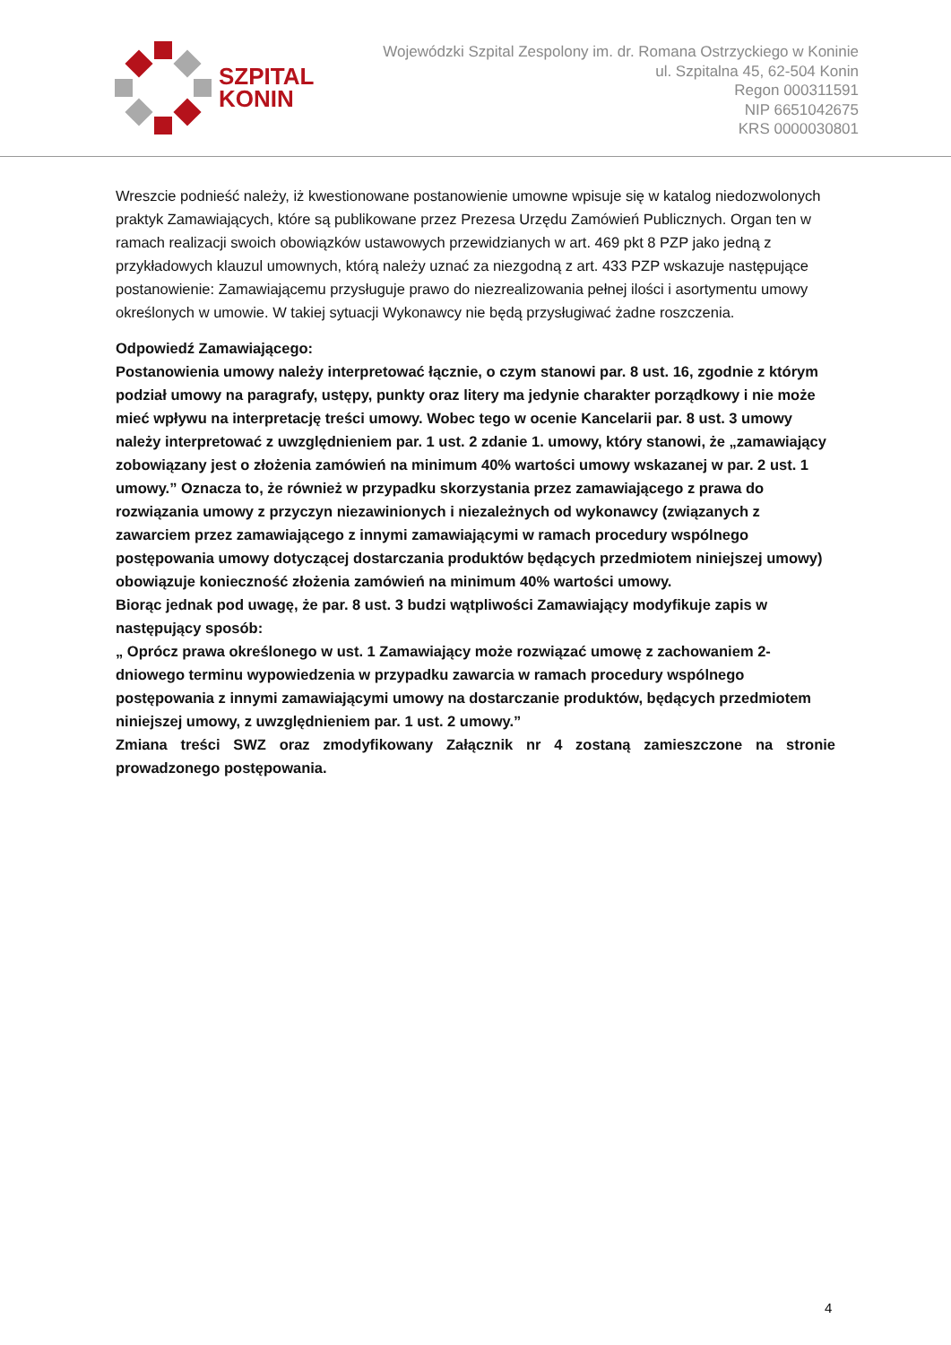SZPITAL
KONIN
Wojewódzki Szpital Zespolony im. dr. Romana Ostrzyckiego w Koninie
ul. Szpitalna 45, 62-504 Konin
Regon 000311591
NIP 6651042675
KRS 0000030801
Wreszcie podnieść należy, iż kwestionowane postanowienie umowne wpisuje się w katalog niedozwolonych praktyk Zamawiających, które są publikowane przez Prezesa Urzędu Zamówień Publicznych. Organ ten w ramach realizacji swoich obowiązków ustawowych przewidzianych w art. 469 pkt 8 PZP jako jedną z przykładowych klauzul umownych, którą należy uznać za niezgodną z art. 433 PZP wskazuje następujące postanowienie: Zamawiającemu przysługuje prawo do niezrealizowania pełnej ilości i asortymentu umowy określonych w umowie. W takiej sytuacji Wykonawcy nie będą przysługiwać żadne roszczenia.
Odpowiedź Zamawiającego:
Postanowienia umowy należy interpretować łącznie, o czym stanowi par. 8 ust. 16, zgodnie z którym podział umowy na paragrafy, ustępy, punkty oraz litery ma jedynie charakter porządkowy i nie może mieć wpływu na interpretację treści umowy. Wobec tego w ocenie Kancelarii par. 8 ust. 3 umowy należy interpretować z uwzględnieniem par. 1 ust. 2 zdanie 1. umowy, który stanowi, że „zamawiający zobowiązany jest o złożenia zamówień na minimum 40% wartości umowy wskazanej w par. 2 ust. 1 umowy.” Oznacza to, że również w przypadku skorzystania przez zamawiającego z prawa do rozwiązania umowy z przyczyn niezawinionych i niezależnych od wykonawcy (związanych z zawarciem przez zamawiającego z innymi zamawiającymi w ramach procedury wspólnego postępowania umowy dotyczącej dostarczania produktów będących przedmiotem niniejszej umowy) obowiązuje konieczność złożenia zamówień na minimum 40% wartości umowy.
Biorąc jednak pod uwagę, że par. 8 ust. 3 budzi wątpliwości Zamawiający modyfikuje zapis w następujący sposób:
„ Oprócz prawa określonego w ust. 1 Zamawiający może rozwiązać umowę z zachowaniem 2-dniowego terminu wypowiedzenia w przypadku zawarcia w ramach procedury wspólnego postępowania z innymi zamawiającymi umowy na dostarczanie produktów, będących przedmiotem niniejszej umowy, z uwzględnieniem par. 1 ust. 2 umowy.”
Zmiana treści SWZ oraz zmodyfikowany Załącznik nr 4 zostaną zamieszczone na stronie prowadzonego postępowania.
4